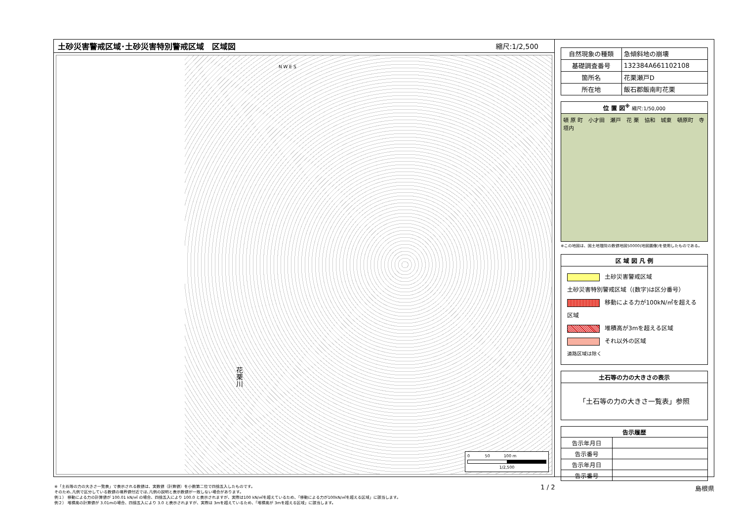土砂災害警戒区域･土砂災害特別警戒区域　区域図 縮尺:1/2,500
N W E S
花栗川
0 50 100 m
1/2,500
| 自然現象の種類 | 急傾斜地の崩壊 |
| 基礎調査番号 | 132384A661102108 |
| 箇所名 | 花栗瀬戸D |
| 所在地 | 飯石郡飯南町花栗 |
位 置 図<sup>※</sup> 縮尺:1/50,000
頓 原 町　小才田　瀬戸　花 栗　協和　城東　頓原町　寺垣内
※この地図は、国土地理院の数値地図50000(地図画像)を使用したものである。
区 域 図 凡 例
土砂災害警戒区域
土砂災害特別警戒区域（(数字)は区分番号）
移動による力が100kN/㎡を超える区域
堆積高が3mを超える区域
それ以外の区域
道路区域は除く
土石等の力の大きさの表示
「土石等の力の大きさ一覧表」参照
| 告示履歴 | |
| --- | --- |
| 告示年月日 | |
| 告示番号 | |
| 告示年月日 | |
| 告示番号 | |
※「土石等の力の大きさ一覧表」で表示される数値は、実数値（計算値）を小数第二位で四捨五入したものです。
そのため､凡例で区分している数値の境界値付近では､凡例の説明と表示数値が一致しない場合があります。
例１） 移動による力の計算値が 100.01 kN/㎡ の場合、四捨五入により 100.0 と表示されますが、実際は100 kN/㎡を超えているため、「移動による力が100kN/㎡を超える区域」に該当します。
例２） 堆積高の計算値が 3.01mの場合、四捨五入により 3.0 と表示されますが、実際は 3mを超えているため、「堆積高が 3mを超える区域」に該当します。
1 / 2 島根県